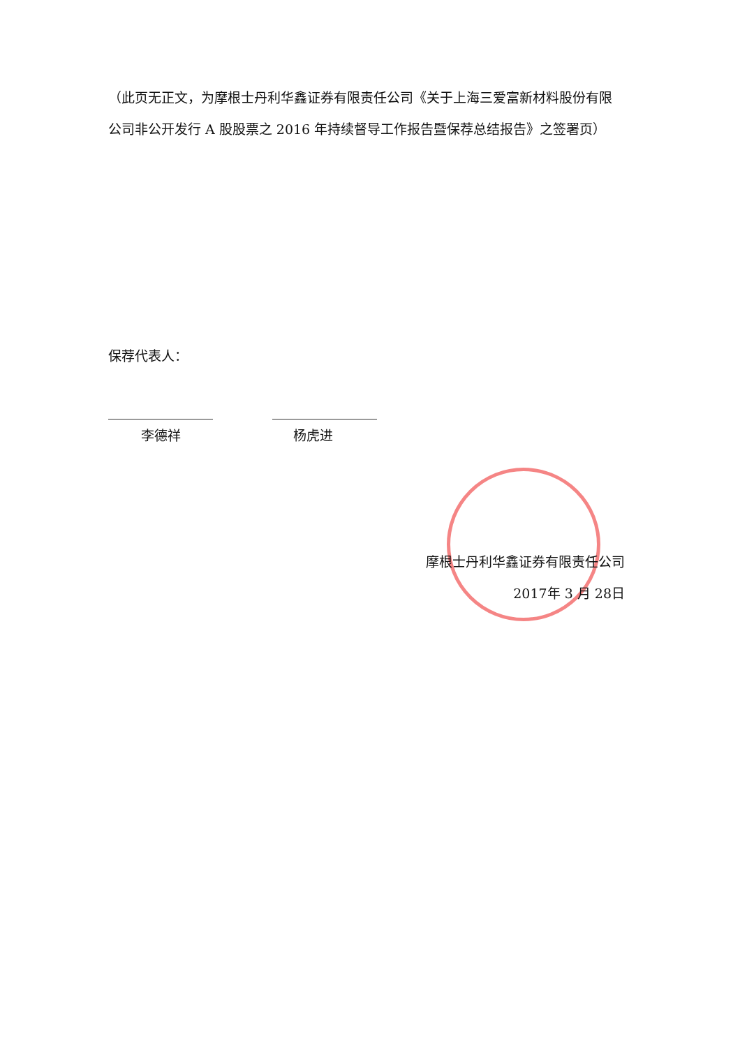（此页无正文，为摩根士丹利华鑫证券有限责任公司《关于上海三爱富新材料股份有限公司非公开发行 A 股股票之 2016 年持续督导工作报告暨保荐总结报告》之签署页）
保荐代表人：
李德祥 杨虎进
摩根士丹利华鑫证券有限责任公司
2017年 3 月 28日